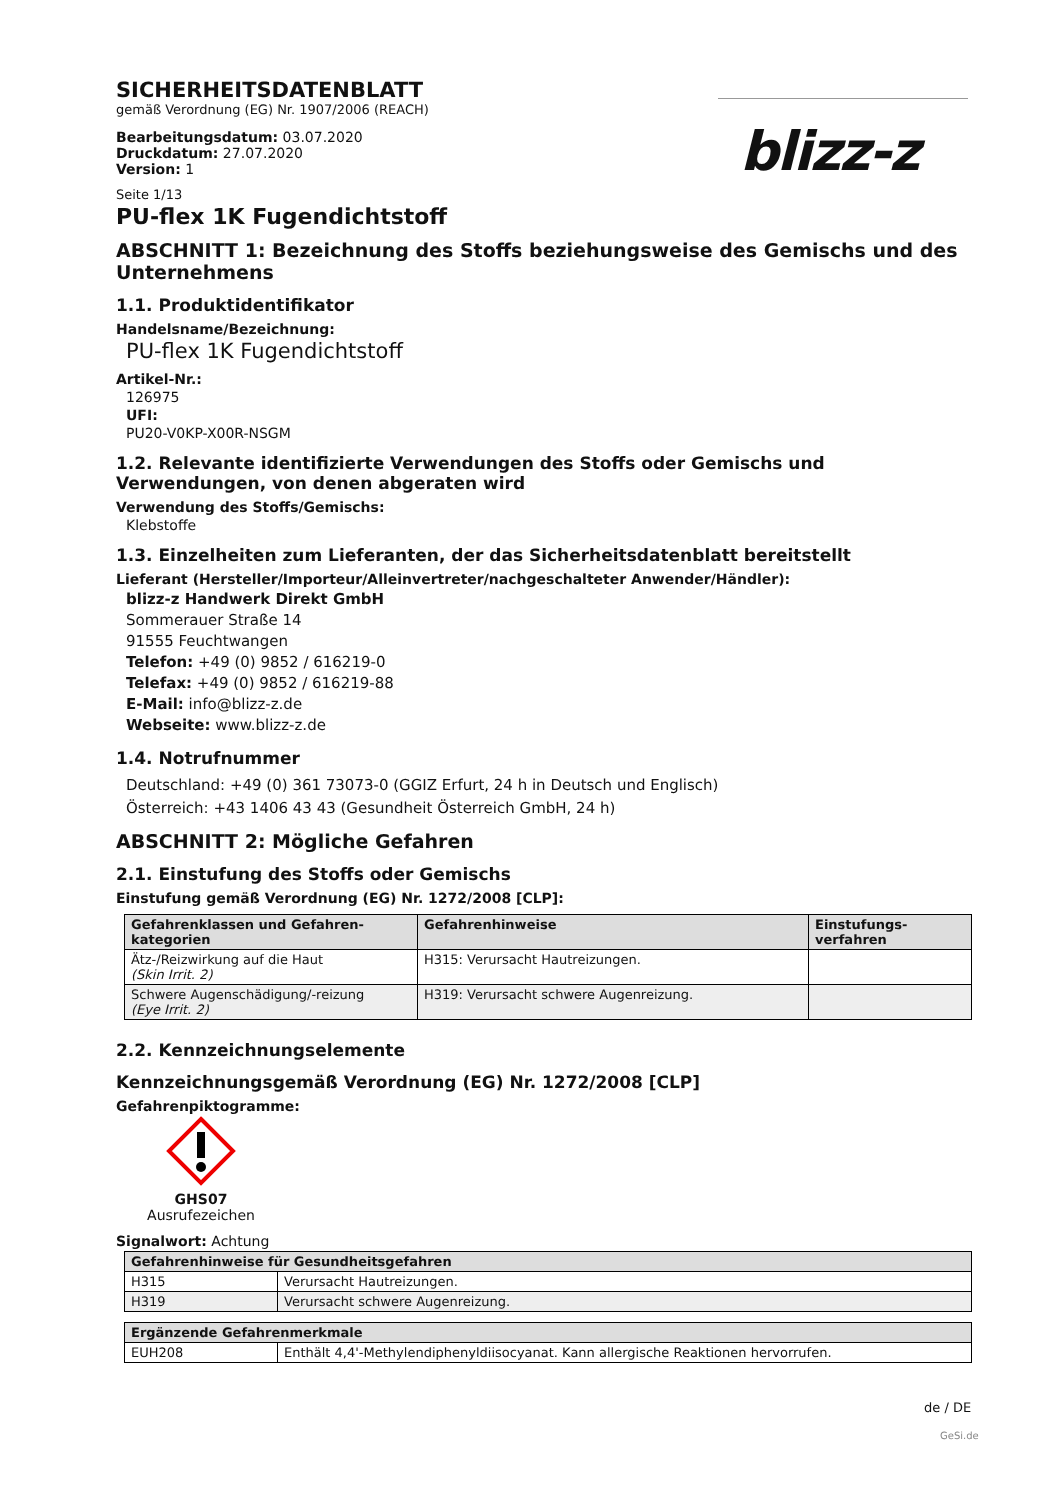blizz-z
SICHERHEITSDATENBLATT
gemäß Verordnung (EG) Nr. 1907/2006 (REACH)
Bearbeitungsdatum: 03.07.2020
Druckdatum: 27.07.2020
Version: 1
Seite 1/13
PU-flex 1K Fugendichtstoff
ABSCHNITT 1: Bezeichnung des Stoffs beziehungsweise des Gemischs und des Unternehmens
1.1. Produktidentifikator
Handelsname/Bezeichnung:
PU-flex 1K Fugendichtstoff
Artikel-Nr.:
126975
UFI:
PU20-V0KP-X00R-NSGM
1.2. Relevante identifizierte Verwendungen des Stoffs oder Gemischs und Verwendungen, von denen abgeraten wird
Verwendung des Stoffs/Gemischs:
Klebstoffe
1.3. Einzelheiten zum Lieferanten, der das Sicherheitsdatenblatt bereitstellt
Lieferant (Hersteller/Importeur/Alleinvertreter/nachgeschalteter Anwender/Händler):
blizz-z Handwerk Direkt GmbH
Sommerauer Straße 14
91555 Feuchtwangen
Telefon: +49 (0) 9852 / 616219-0
Telefax: +49 (0) 9852 / 616219-88
E-Mail: info@blizz-z.de
Webseite: www.blizz-z.de
1.4. Notrufnummer
Deutschland: +49 (0) 361 73073-0 (GGIZ Erfurt, 24 h in Deutsch und Englisch)
Österreich: +43 1406 43 43 (Gesundheit Österreich GmbH, 24 h)
ABSCHNITT 2: Mögliche Gefahren
2.1. Einstufung des Stoffs oder Gemischs
Einstufung gemäß Verordnung (EG) Nr. 1272/2008 [CLP]:
| Gefahrenklassen und Gefahren-kategorien | Gefahrenhinweise | Einstufungs-verfahren |
| --- | --- | --- |
| Ätz-/Reizwirkung auf die Haut (Skin Irrit. 2) | H315: Verursacht Hautreizungen. | |
| Schwere Augenschädigung/-reizung (Eye Irrit. 2) | H319: Verursacht schwere Augenreizung. | |
2.2. Kennzeichnungselemente
Kennzeichnungsgemäß Verordnung (EG) Nr. 1272/2008 [CLP]
Gefahrenpiktogramme:
GHS07
Ausrufezeichen
Signalwort: Achtung
| Gefahrenhinweise für Gesundheitsgefahren | |
| --- | --- |
| H315 | Verursacht Hautreizungen. |
| H319 | Verursacht schwere Augenreizung. |
| Ergänzende Gefahrenmerkmale | |
| --- | --- |
| EUH208 | Enthält 4,4'-Methylendiphenyldiisocyanat. Kann allergische Reaktionen hervorrufen. |
de / DE
GeSi.de